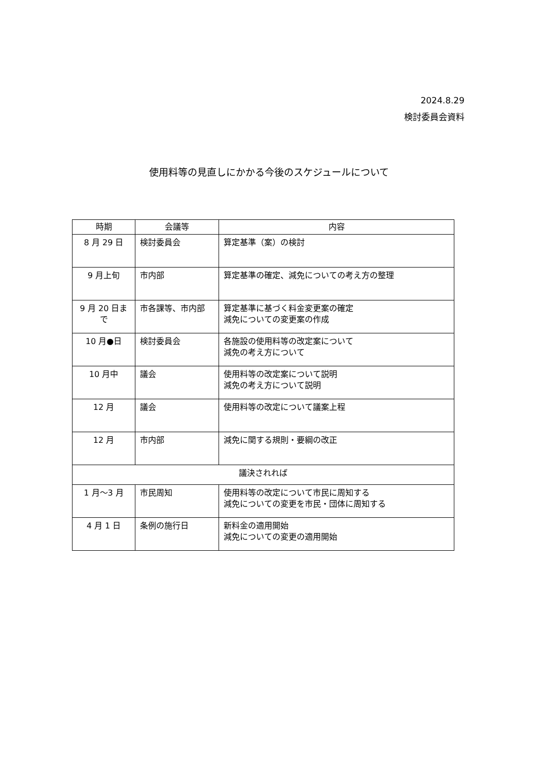2024.8.29
検討委員会資料
使用料等の見直しにかかる今後のスケジュールについて
| 時期 | 会議等 | 内容 |
| --- | --- | --- |
| 8 月 29 日 | 検討委員会 | 算定基準（案）の検討 |
| 9 月上旬 | 市内部 | 算定基準の確定、減免についての考え方の整理 |
| 9 月 20 日まで | 市各課等、市内部 | 算定基準に基づく料金変更案の確定 減免についての変更案の作成 |
| 10 月●日 | 検討委員会 | 各施設の使用料等の改定案について 減免の考え方について |
| 10 月中 | 議会 | 使用料等の改定案について説明 減免の考え方について説明 |
| 12 月 | 議会 | 使用料等の改定について議案上程 |
| 12 月 | 市内部 | 減免に関する規則・要綱の改正 |
| 議決されれば | | |
| 1 月～3 月 | 市民周知 | 使用料等の改定について市民に周知する 減免についての変更を市民・団体に周知する |
| 4 月 1 日 | 条例の施行日 | 新料金の適用開始 減免についての変更の適用開始 |